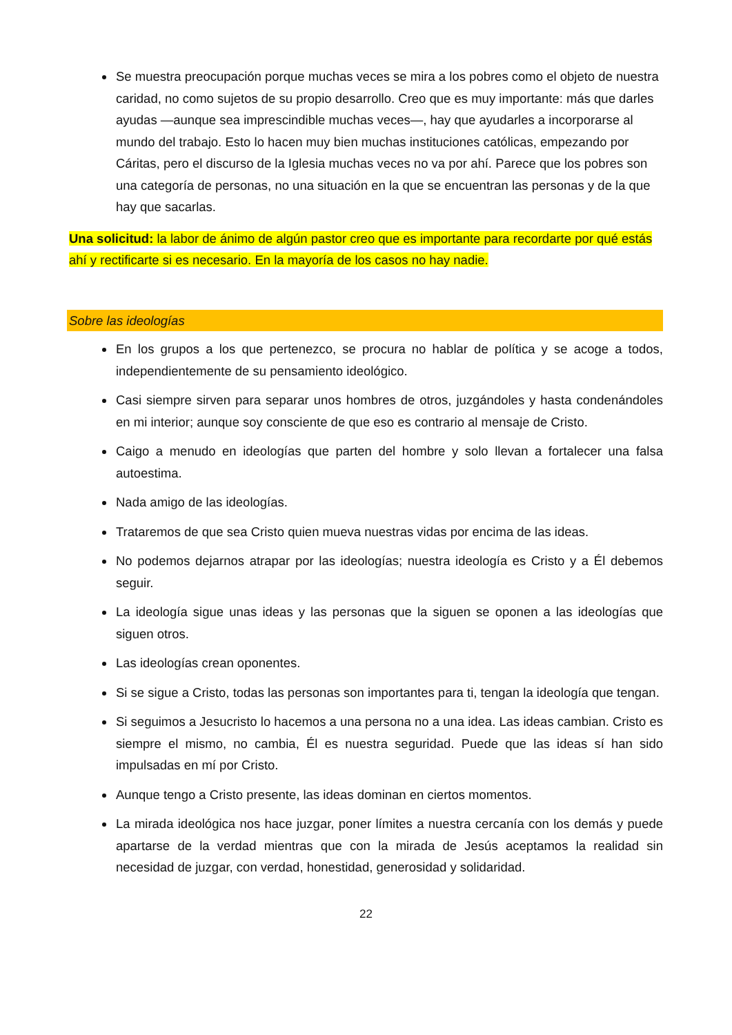Se muestra preocupación porque muchas veces se mira a los pobres como el objeto de nuestra caridad, no como sujetos de su propio desarrollo. Creo que es muy importante: más que darles ayudas —aunque sea imprescindible muchas veces—, hay que ayudarles a incorporarse al mundo del trabajo. Esto lo hacen muy bien muchas instituciones católicas, empezando por Cáritas, pero el discurso de la Iglesia muchas veces no va por ahí. Parece que los pobres son una categoría de personas, no una situación en la que se encuentran las personas y de la que hay que sacarlas.
Una solicitud: la labor de ánimo de algún pastor creo que es importante para recordarte por qué estás ahí y rectificarte si es necesario. En la mayoría de los casos no hay nadie.
Sobre las ideologías
En los grupos a los que pertenezco, se procura no hablar de política y se acoge a todos, independientemente de su pensamiento ideológico.
Casi siempre sirven para separar unos hombres de otros, juzgándoles y hasta condenándoles en mi interior; aunque soy consciente de que eso es contrario al mensaje de Cristo.
Caigo a menudo en ideologías que parten del hombre y solo llevan a fortalecer una falsa autoestima.
Nada amigo de las ideologías.
Trataremos de que sea Cristo quien mueva nuestras vidas por encima de las ideas.
No podemos dejarnos atrapar por las ideologías; nuestra ideología es Cristo y a Él debemos seguir.
La ideología sigue unas ideas y las personas que la siguen se oponen a las ideologías que siguen otros.
Las ideologías crean oponentes.
Si se sigue a Cristo, todas las personas son importantes para ti, tengan la ideología que tengan.
Si seguimos a Jesucristo lo hacemos a una persona no a una idea. Las ideas cambian. Cristo es siempre el mismo, no cambia, Él es nuestra seguridad. Puede que las ideas sí han sido impulsadas en mí por Cristo.
Aunque tengo a Cristo presente, las ideas dominan en ciertos momentos.
La mirada ideológica nos hace juzgar, poner límites a nuestra cercanía con los demás y puede apartarse de la verdad mientras que con la mirada de Jesús aceptamos la realidad sin necesidad de juzgar, con verdad, honestidad, generosidad y solidaridad.
22